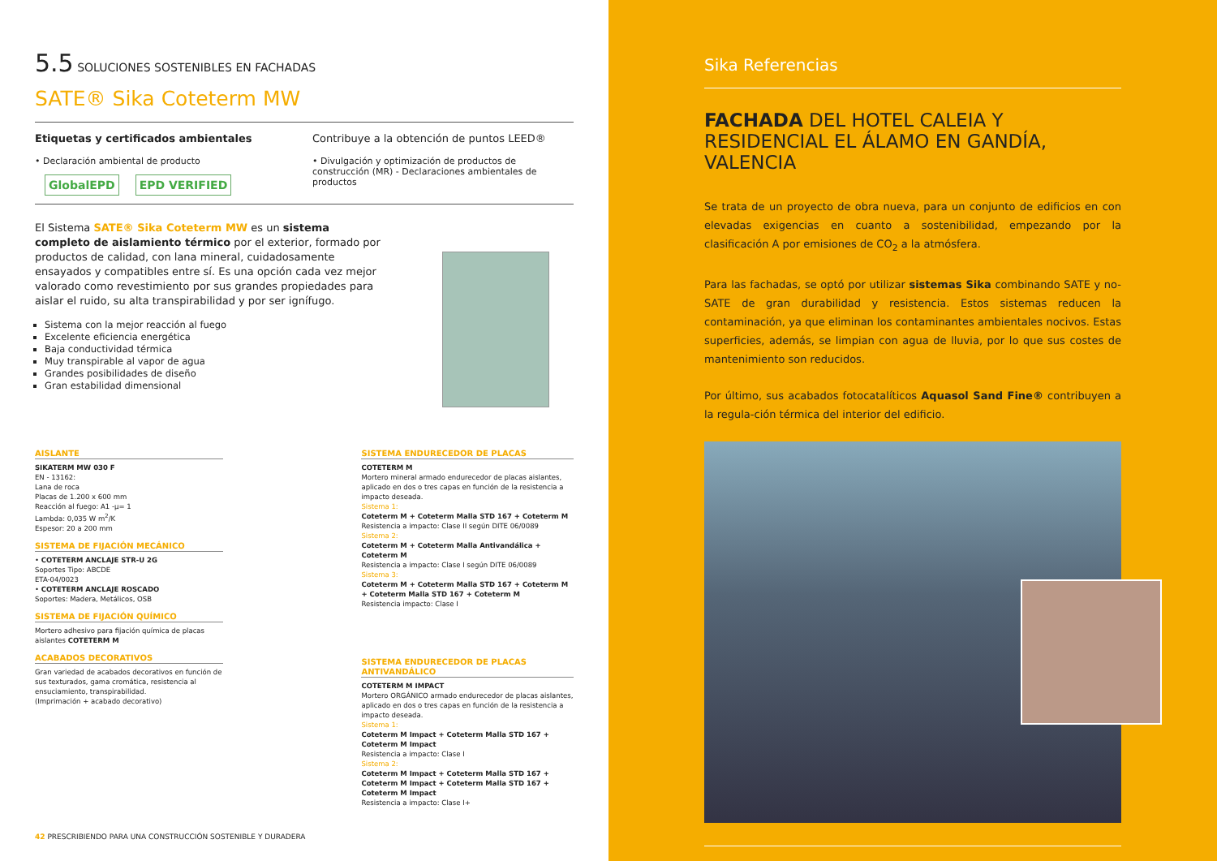5.5 SOLUCIONES SOSTENIBLES EN FACHADAS
SATE® Sika Coteterm MW
Etiquetas y certificados ambientales
• Declaración ambiental de producto
GlobalEPD EPD VERIFIED
Contribuye a la obtención de puntos LEED®
• Divulgación y optimización de productos de construcción (MR) - Declaraciones ambientales de productos
El Sistema SATE® Sika Coteterm MW es un sistema completo de aislamiento térmico por el exterior, formado por productos de calidad, con lana mineral, cuidadosamente ensayados y compatibles entre sí. Es una opción cada vez mejor valorado como revestimiento por sus grandes propiedades para aislar el ruido, su alta transpirabilidad y por ser ignífugo.
Sistema con la mejor reacción al fuego
Excelente eficiencia energética
Baja conductividad térmica
Muy transpirable al vapor de agua
Grandes posibilidades de diseño
Gran estabilidad dimensional
AISLANTE
SIKATERM MW 030 F
EN - 13162:
Lana de roca
Placas de 1.200 x 600 mm
Reacción al fuego: A1 -μ= 1
Lambda: 0,035 W m<sup>2</sup>/K
Espesor: 20 a 200 mm
SISTEMA DE FIJACIÓN MECÁNICO
• COTETERM ANCLAJE STR-U 2G
Soportes Tipo: ABCDE
ETA-04/0023
• COTETERM ANCLAJE ROSCADO
Soportes: Madera, Metálicos, OSB
SISTEMA DE FIJACIÓN QUÍMICO
Mortero adhesivo para fijación química de placas aislantes COTETERM M
ACABADOS DECORATIVOS
Gran variedad de acabados decorativos en función de sus texturados, gama cromática, resistencia al ensuciamiento, transpirabilidad.
(Imprimación + acabado decorativo)
SISTEMA ENDURECEDOR DE PLACAS
COTETERM M
Mortero mineral armado endurecedor de placas aislantes, aplicado en dos o tres capas en función de la resistencia a impacto deseada.
Sistema 1:
Coteterm M + Coteterm Malla STD 167 + Coteterm M
Resistencia a impacto: Clase II según DITE 06/0089
Sistema 2:
Coteterm M + Coteterm Malla Antivandálica + Coteterm M
Resistencia a impacto: Clase I según DITE 06/0089
Sistema 3:
Coteterm M + Coteterm Malla STD 167 + Coteterm M + Coteterm Malla STD 167 + Coteterm M
Resistencia impacto: Clase I
SISTEMA ENDURECEDOR DE PLACAS ANTIVANDÁLICO
COTETERM M IMPACT
Mortero ORGÁNICO armado endurecedor de placas aislantes, aplicado en dos o tres capas en función de la resistencia a impacto deseada.
Sistema 1:
Coteterm M Impact + Coteterm Malla STD 167 + Coteterm M Impact
Resistencia a impacto: Clase I
Sistema 2:
Coteterm M Impact + Coteterm Malla STD 167 + Coteterm M Impact + Coteterm Malla STD 167 + Coteterm M Impact
Resistencia a impacto: Clase I+
42 PRESCRIBIENDO PARA UNA CONSTRUCCIÓN SOSTENIBLE Y DURADERA
Sika Referencias
FACHADA DEL HOTEL CALEIA Y RESIDENCIAL EL ÁLAMO EN GANDÍA, VALENCIA
Se trata de un proyecto de obra nueva, para un conjunto de edificios en con elevadas exigencias en cuanto a sostenibilidad, empezando por la clasificación A por emisiones de CO<sub>2</sub> a la atmósfera.
Para las fachadas, se optó por utilizar sistemas Sika combinando SATE y no-SATE de gran durabilidad y resistencia. Estos sistemas reducen la contaminación, ya que eliminan los contaminantes ambientales nocivos. Estas superficies, además, se limpian con agua de lluvia, por lo que sus costes de mantenimiento son reducidos.
Por último, sus acabados fotocatalíticos Aquasol Sand Fine® contribuyen a la regula-ción térmica del interior del edificio.